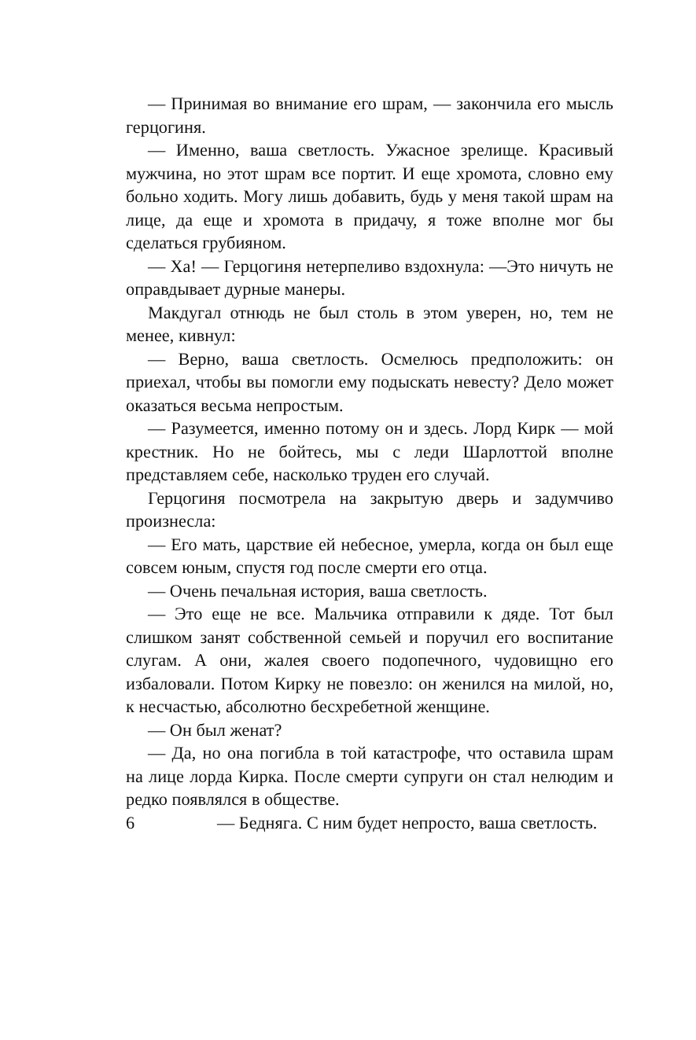— Принимая во внимание его шрам, — закончила его мысль герцогиня.
— Именно, ваша светлость. Ужасное зрелище. Красивый мужчина, но этот шрам все портит. И еще хромота, словно ему больно ходить. Могу лишь добавить, будь у меня такой шрам на лице, да еще и хромота в придачу, я тоже вполне мог бы сделаться грубияном.
— Ха! — Герцогиня нетерпеливо вздохнула: —Это ничуть не оправдывает дурные манеры.
Макдугал отнюдь не был столь в этом уверен, но, тем не менее, кивнул:
— Верно, ваша светлость. Осмелюсь предположить: он приехал, чтобы вы помогли ему подыскать невесту? Дело может оказаться весьма непростым.
— Разумеется, именно потому он и здесь. Лорд Кирк — мой крестник. Но не бойтесь, мы с леди Шарлоттой вполне представляем себе, насколько труден его случай.
Герцогиня посмотрела на закрытую дверь и задумчиво произнесла:
— Его мать, царствие ей небесное, умерла, когда он был еще совсем юным, спустя год после смерти его отца.
— Очень печальная история, ваша светлость.
— Это еще не все. Мальчика отправили к дяде. Тот был слишком занят собственной семьей и поручил его воспитание слугам. А они, жалея своего подопечного, чудовищно его избаловали. Потом Кирку не повезло: он женился на милой, но, к несчастью, абсолютно бесхребетной женщине.
— Он был женат?
— Да, но она погибла в той катастрофе, что оставила шрам на лице лорда Кирка. После смерти супруги он стал нелюдим и редко появлялся в обществе.
6 — Бедняга. С ним будет непросто, ваша светлость.